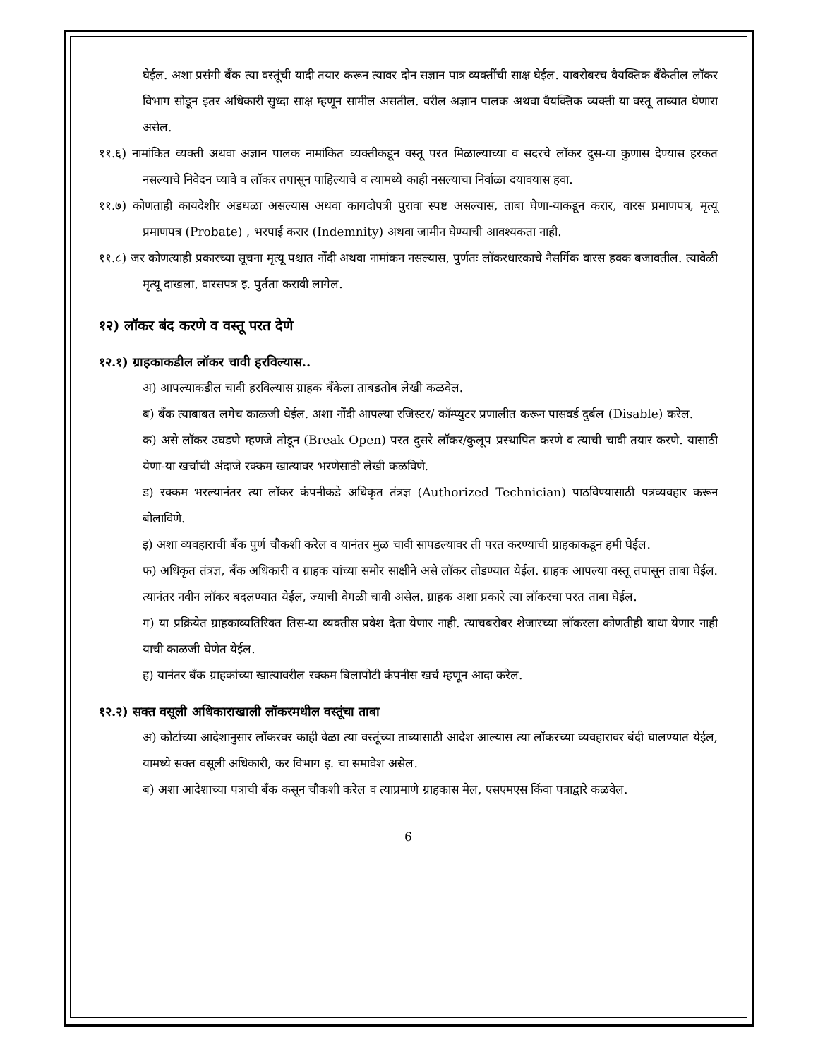घेईल. अशा प्रसंगी बँक त्या वस्तूंची यादी तयार करून त्यावर दोन सज्ञान पात्र व्यक्तींची साक्ष घेईल. याबरोबरच वैयक्तिक बँकेतील लॉकर विभाग सोडून इतर अधिकारी सुध्दा साक्ष म्हणून सामील असतील. वरील अज्ञान पालक अथवा वैयक्तिक व्यक्ती या वस्तू ताब्यात घेणारा असेल.
११.६) नामांकित व्यक्ती अथवा अज्ञान पालक नामांकित व्यक्तीकडून वस्तू परत मिळाल्याच्या व सदरचे लॉकर दुस-या कुणास देण्यास हरकत नसल्याचे निवेदन घ्यावे व लॉकर तपासून पाहिल्याचे व त्यामध्ये काही नसल्याचा निर्वाळा दयावयास हवा.
११.७) कोणताही कायदेशीर अडथळा असल्यास अथवा कागदोपत्री पुरावा स्पष्ट असल्यास, ताबा घेणा-याकडून करार, वारस प्रमाणपत्र, मृत्यू प्रमाणपत्र (Probate) , भरपाई करार (Indemnity) अथवा जामीन घेण्याची आवश्यकता नाही.
११.८) जर कोणत्याही प्रकारच्या सूचना मृत्यू पश्चात नोंदी अथवा नामांकन नसल्यास, पुर्णतः लॉकरधारकाचे नैसर्गिक वारस हक्क बजावतील. त्यावेळी मृत्यू दाखला, वारसपत्र इ. पुर्तता करावी लागेल.
१२) लॉकर बंद करणे व वस्तू परत देणे
१२.१) ग्राहकाकडील लॉकर चावी हरविल्यास..
अ) आपल्याकडील चावी हरविल्यास ग्राहक बँकेला ताबडतोब लेखी कळवेल.
ब) बँक त्याबाबत लगेच काळजी घेईल. अशा नोंदी आपल्या रजिस्टर/ कॉम्प्युटर प्रणालीत करून पासवर्ड दुर्बल (Disable) करेल.
क) असे लॉकर उघडणे म्हणजे तोडून (Break Open) परत दुसरे लॉकर/कुलूप प्रस्थापित करणे व त्याची चावी तयार करणे. यासाठी येणा-या खर्चाची अंदाजे रक्कम खात्यावर भरणेसाठी लेखी कळविणे.
ड) रक्कम भरल्यानंतर त्या लॉकर कंपनीकडे अधिकृत तंत्रज्ञ (Authorized Technician) पाठविण्यासाठी पत्रव्यवहार करून बोलाविणे.
इ) अशा व्यवहाराची बँक पुर्ण चौकशी करेल व यानंतर मुळ चावी सापडल्यावर ती परत करण्याची ग्राहकाकडून हमी घेईल.
फ) अधिकृत तंत्रज्ञ, बँक अधिकारी व ग्राहक यांच्या समोर साक्षीने असे लॉकर तोडण्यात येईल. ग्राहक आपल्या वस्तू तपासून ताबा घेईल. त्यानंतर नवीन लॉकर बदलण्यात येईल, ज्याची वेगळी चावी असेल. ग्राहक अशा प्रकारे त्या लॉकरचा परत ताबा घेईल.
ग) या प्रक्रियेत ग्राहकाव्यतिरिक्त तिस-या व्यक्तीस प्रवेश देता येणार नाही. त्याचबरोबर शेजारच्या लॉकरला कोणतीही बाधा येणार नाही याची काळजी घेणेत येईल.
ह) यानंतर बँक ग्राहकांच्या खात्यावरील रक्कम बिलापोटी कंपनीस खर्च म्हणून आदा करेल.
१२.२) सक्त वसूली अधिकाराखाली लॉकरमधील वस्तूंचा ताबा
अ) कोर्टाच्या आदेशानुसार लॉकरवर काही वेळा त्या वस्तूंच्या ताब्यासाठी आदेश आल्यास त्या लॉकरच्या व्यवहारावर बंदी घालण्यात येईल, यामध्ये सक्त वसूली अधिकारी, कर विभाग इ. चा समावेश असेल.
ब) अशा आदेशाच्या पत्राची बँक कसून चौकशी करेल व त्याप्रमाणे ग्राहकास मेल, एसएमएस किंवा पत्राद्वारे कळवेल.
6